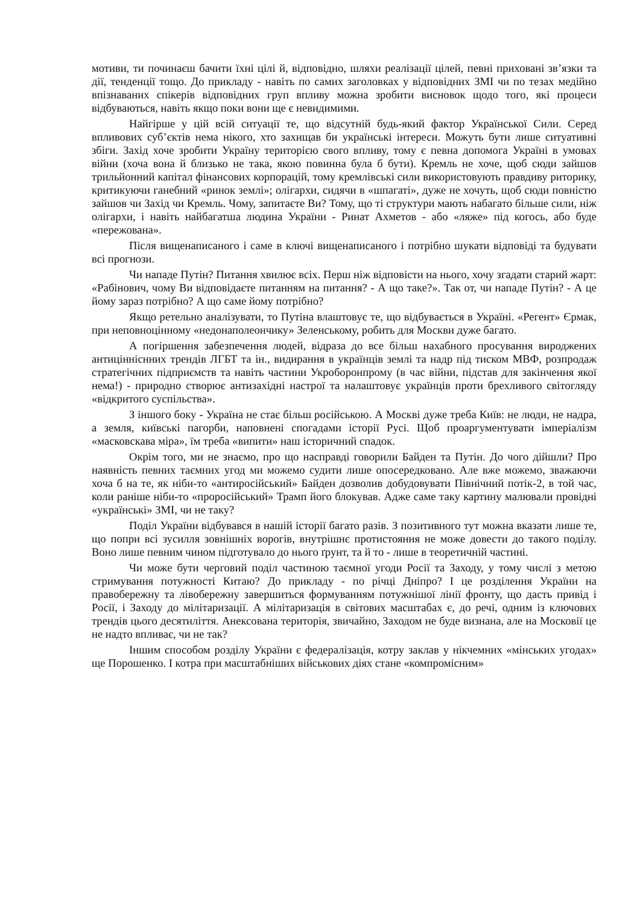мотиви, ти починаєш бачити їхні цілі й, відповідно, шляхи реалізації цілей, певні приховані зв’язки та дії, тенденції тощо. До прикладу - навіть по самих заголовках у відповідних ЗМІ чи по тезах медійно впізнаваних спікерів відповідних груп впливу можна зробити висновок щодо того, які процеси відбуваються, навіть якщо поки вони ще є невидимими.
Найгірше у цій всій ситуації те, що відсутній будь-який фактор Української Сили. Серед впливових суб’єктів нема нікого, хто захищав би українські інтереси. Можуть бути лише ситуативні збіги. Захід хоче зробити Україну територією свого впливу, тому є певна допомога Україні в умовах війни (хоча вона й близько не така, якою повинна була б бути). Кремль не хоче, щоб сюди зайшов трильйонний капітал фінансових корпорацій, тому кремлівські сили використовують правдиву риторику, критикуючи ганебний «ринок землі»; олігархи, сидячи в «шпагаті», дуже не хочуть, щоб сюди повністю зайшов чи Захід чи Кремль. Чому, запитаєте Ви? Тому, що ті структури мають набагато більше сили, ніж олігархи, і навіть найбагатша людина України - Ринат Ахметов - або «ляже» під когось, або буде «пережована».
Після вищенаписаного і саме в ключі вищенаписаного і потрібно шукати відповіді та будувати всі прогнози.
Чи нападе Путін? Питання хвилює всіх. Перш ніж відповісти на нього, хочу згадати старий жарт: «Рабінович, чому Ви відповідаєте питанням на питання? - А що таке?». Так от, чи нападе Путін? - А це йому зараз потрібно? А що саме йому потрібно?
Якщо ретельно аналізувати, то Путіна влаштовує те, що відбувається в Україні. «Регент» Єрмак, при неповноцінному «недонаполеончику» Зеленському, робить для Москви дуже багато.
А погіршення забезпечення людей, відраза до все більш нахабного просування вироджених антицінніснних трендів ЛГБТ та ін., видирання в українців землі та надр під тиском МВФ, розпродаж стратегічних підприємств та навіть частини Укроборонпрому (в час війни, підстав для закінчення якої нема!) - природно створює антизахідні настрої та налаштовує українців проти брехливого світогляду «відкритого суспільства».
З іншого боку - Україна не стає більш російською. А Москві дуже треба Київ: не люди, не надра, а земля, київські пагорби, наповнені спогадами історії Русі. Щоб проаргументувати імперіалізм «масковскава міра», їм треба «випити» наш історичний спадок.
Окрім того, ми не знаємо, про що насправді говорили Байден та Путін. До чого дійшли? Про наявність певних таємних угод ми можемо судити лише опосередковано. Але вже можемо, зважаючи хоча б на те, як ніби-то «антиросійський» Байден дозволив добудовувати Північний потік-2, в той час, коли раніше ніби-то «проросійський» Трамп його блокував. Адже саме таку картину малювали провідні «українські» ЗМІ, чи не таку?
Поділ України відбувався в нашій історії багато разів. З позитивного тут можна вказати лише те, що попри всі зусилля зовнішніх ворогів, внутрішнє протистояння не може довести до такого поділу. Воно лише певним чином підготувало до нього ґрунт, та й то - лише в теоретичній частині.
Чи може бути черговий поділ частиною таємної угоди Росії та Заходу, у тому числі з метою стримування потужності Китаю? До прикладу - по річці Дніпро? І це розділення України на правобережну та лівобережну завершиться формуванням потужнішої лінії фронту, що дасть привід і Росії, і Заходу до мілітаризації. А мілітаризація в світових масштабах є, до речі, одним із ключових трендів цього десятиліття. Анексована територія, звичайно, Заходом не буде визнана, але на Московії це не надто впливає, чи не так?
Іншим способом розділу України є федералізація, котру заклав у нікчемних «мінських угодах» ще Порошенко. І котра при масштабніших військових діях стане «компромісним»